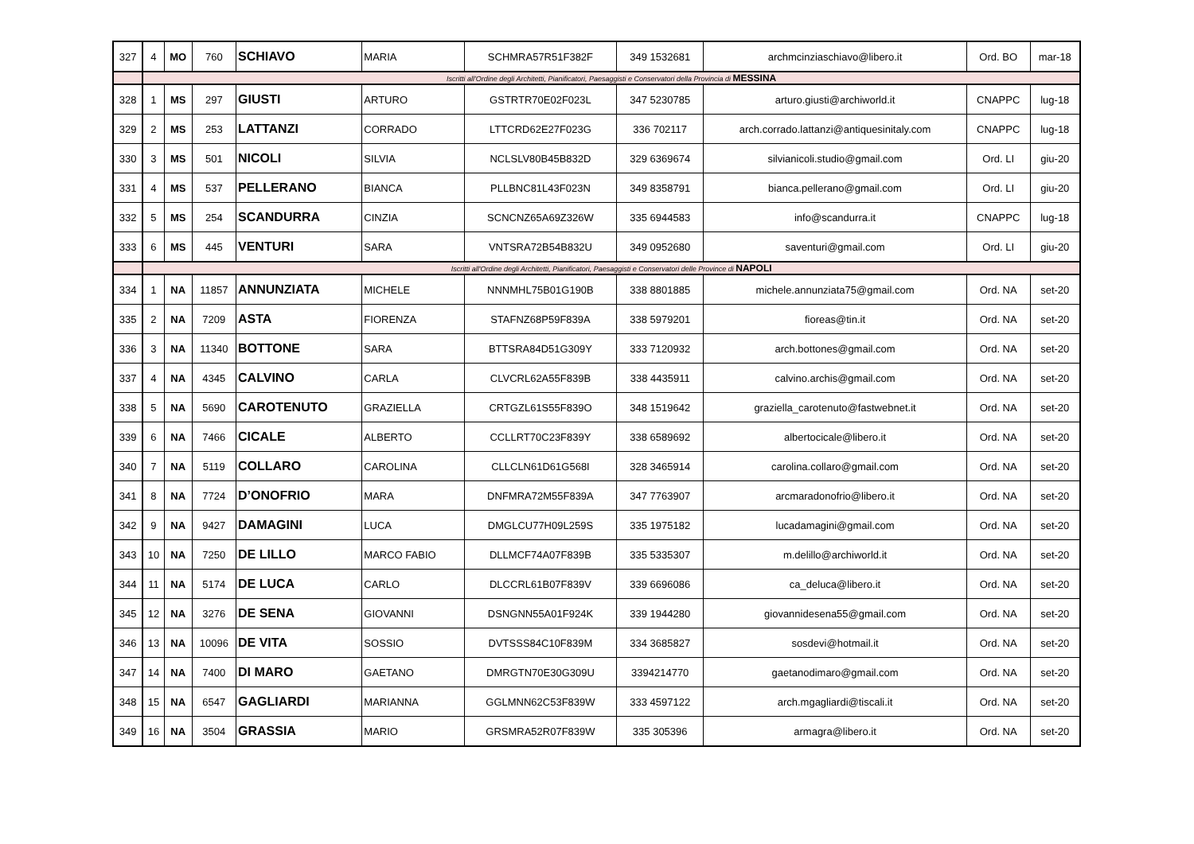| 327 | 4 | MO | 760 | SCHIAVO | MARIA | SCHMRA57R51F382F | 349 1532681 | archmcinziaschiavo@libero.it | Ord. BO | mar-18 |
| | Iscritti all'Ordine degli Architetti, Pianificatori, Paesaggisti e Conservatori della Provincia di MESSINA | | | | | | | | | |
| 328 | 1 | MS | 297 | GIUSTI | ARTURO | GSTRTR70E02F023L | 347 5230785 | arturo.giusti@archiworld.it | CNAPPC | lug-18 |
| 329 | 2 | MS | 253 | LATTANZI | CORRADO | LTTCRD62E27F023G | 336 702117 | arch.corrado.lattanzi@antiquesinitaly.com | CNAPPC | lug-18 |
| 330 | 3 | MS | 501 | NICOLI | SILVIA | NCLSLV80B45B832D | 329 6369674 | silvianicoli.studio@gmail.com | Ord. LI | giu-20 |
| 331 | 4 | MS | 537 | PELLERANO | BIANCA | PLLBNC81L43F023N | 349 8358791 | bianca.pellerano@gmail.com | Ord. LI | giu-20 |
| 332 | 5 | MS | 254 | SCANDURRA | CINZIA | SCNCNZ65A69Z326W | 335 6944583 | info@scandurra.it | CNAPPC | lug-18 |
| 333 | 6 | MS | 445 | VENTURI | SARA | VNTSRA72B54B832U | 349 0952680 | saventuri@gmail.com | Ord. LI | giu-20 |
| | Iscritti all'Ordine degli Architetti, Pianificatori, Paesaggisti e Conservatori delle Province di NAPOLI | | | | | | | | | |
| 334 | 1 | NA | 11857 | ANNUNZIATA | MICHELE | NNNMHL75B01G190B | 338 8801885 | michele.annunziata75@gmail.com | Ord. NA | set-20 |
| 335 | 2 | NA | 7209 | ASTA | FIORENZA | STAFNZ68P59F839A | 338 5979201 | fioreas@tin.it | Ord. NA | set-20 |
| 336 | 3 | NA | 11340 | BOTTONE | SARA | BTTSRA84D51G309Y | 333 7120932 | arch.bottones@gmail.com | Ord. NA | set-20 |
| 337 | 4 | NA | 4345 | CALVINO | CARLA | CLVCRL62A55F839B | 338 4435911 | calvino.archis@gmail.com | Ord. NA | set-20 |
| 338 | 5 | NA | 5690 | CAROTENUTO | GRAZIELLA | CRTGZL61S55F839O | 348 1519642 | graziella_carotenuto@fastwebnet.it | Ord. NA | set-20 |
| 339 | 6 | NA | 7466 | CICALE | ALBERTO | CCLLRT70C23F839Y | 338 6589692 | albertocicale@libero.it | Ord. NA | set-20 |
| 340 | 7 | NA | 5119 | COLLARO | CAROLINA | CLLCLN61D61G568I | 328 3465914 | carolina.collaro@gmail.com | Ord. NA | set-20 |
| 341 | 8 | NA | 7724 | D’ONOFRIO | MARA | DNFMRA72M55F839A | 347 7763907 | arcmaradonofrio@libero.it | Ord. NA | set-20 |
| 342 | 9 | NA | 9427 | DAMAGINI | LUCA | DMGLCU77H09L259S | 335 1975182 | lucadamagini@gmail.com | Ord. NA | set-20 |
| 343 | 10 | NA | 7250 | DE LILLO | MARCO FABIO | DLLMCF74A07F839B | 335 5335307 | m.delillo@archiworld.it | Ord. NA | set-20 |
| 344 | 11 | NA | 5174 | DE LUCA | CARLO | DLCCRL61B07F839V | 339 6696086 | ca_deluca@libero.it | Ord. NA | set-20 |
| 345 | 12 | NA | 3276 | DE SENA | GIOVANNI | DSNGNN55A01F924K | 339 1944280 | giovannidesena55@gmail.com | Ord. NA | set-20 |
| 346 | 13 | NA | 10096 | DE VITA | SOSSIO | DVTSSS84C10F839M | 334 3685827 | sosdevi@hotmail.it | Ord. NA | set-20 |
| 347 | 14 | NA | 7400 | DI MARO | GAETANO | DMRGTN70E30G309U | 3394214770 | gaetanodimaro@gmail.com | Ord. NA | set-20 |
| 348 | 15 | NA | 6547 | GAGLIARDI | MARIANNA | GGLMNN62C53F839W | 333 4597122 | arch.mgagliardi@tiscali.it | Ord. NA | set-20 |
| 349 | 16 | NA | 3504 | GRASSIA | MARIO | GRSMRA52R07F839W | 335 305396 | armagra@libero.it | Ord. NA | set-20 |